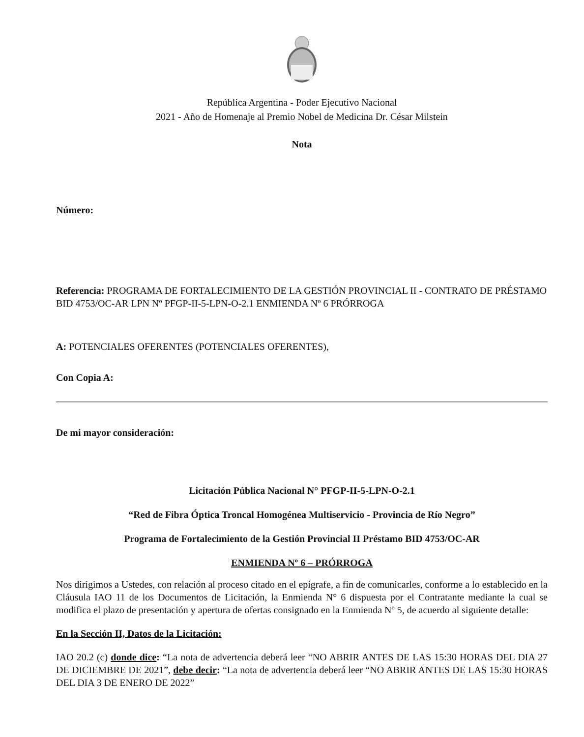República Argentina - Poder Ejecutivo Nacional
2021 - Año de Homenaje al Premio Nobel de Medicina Dr. César Milstein
Nota
Número:
Referencia: PROGRAMA DE FORTALECIMIENTO DE LA GESTIÓN PROVINCIAL II - CONTRATO DE PRÉSTAMO BID 4753/OC-AR LPN Nº PFGP-II-5-LPN-O-2.1 ENMIENDA Nº 6 PRÓRROGA
A: POTENCIALES OFERENTES (POTENCIALES OFERENTES),
Con Copia A:
De mi mayor consideración:
Licitación Pública Nacional N° PFGP-II-5-LPN-O-2.1
“Red de Fibra Óptica Troncal Homogénea Multiservicio - Provincia de Río Negro”
Programa de Fortalecimiento de la Gestión Provincial II Préstamo BID 4753/OC-AR
ENMIENDA Nº 6 – PRÓRROGA
Nos dirigimos a Ustedes, con relación al proceso citado en el epígrafe, a fin de comunicarles, conforme a lo establecido en la Cláusula IAO 11 de los Documentos de Licitación, la Enmienda N° 6 dispuesta por el Contratante mediante la cual se modifica el plazo de presentación y apertura de ofertas consignado en la Enmienda Nº 5, de acuerdo al siguiente detalle:
En la Sección II, Datos de la Licitación:
IAO 20.2 (c) donde dice: “La nota de advertencia deberá leer “NO ABRIR ANTES DE LAS 15:30 HORAS DEL DIA 27 DE DICIEMBRE DE 2021”, debe decir: “La nota de advertencia deberá leer “NO ABRIR ANTES DE LAS 15:30 HORAS DEL DIA 3 DE ENERO DE 2022”